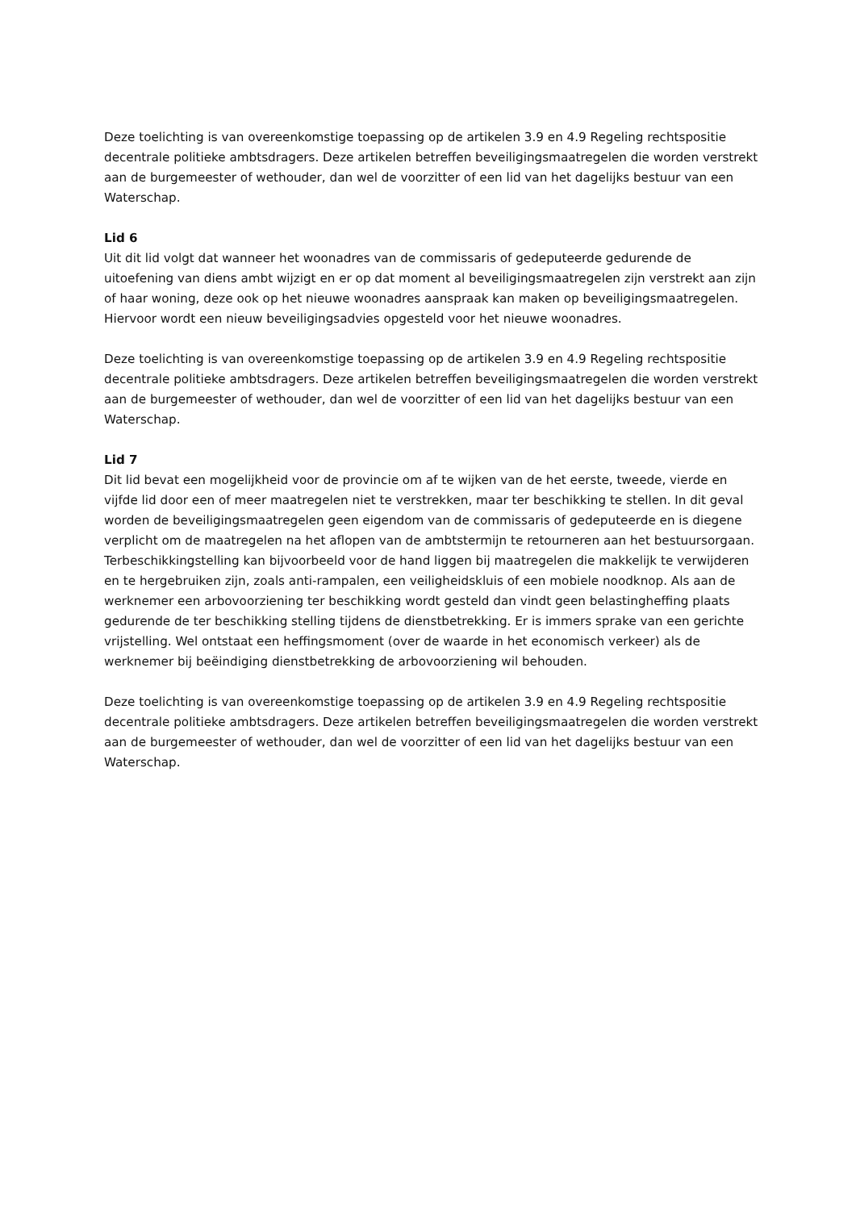Deze toelichting is van overeenkomstige toepassing op de artikelen 3.9 en 4.9 Regeling rechtspositie decentrale politieke ambtsdragers. Deze artikelen betreffen beveiligingsmaatregelen die worden verstrekt aan de burgemeester of wethouder, dan wel de voorzitter of een lid van het dagelijks bestuur van een Waterschap.
Lid 6
Uit dit lid volgt dat wanneer het woonadres van de commissaris of gedeputeerde gedurende de uitoefening van diens ambt wijzigt en er op dat moment al beveiligingsmaatregelen zijn verstrekt aan zijn of haar woning, deze ook op het nieuwe woonadres aanspraak kan maken op beveiligingsmaatregelen. Hiervoor wordt een nieuw beveiligingsadvies opgesteld voor het nieuwe woonadres.
Deze toelichting is van overeenkomstige toepassing op de artikelen 3.9 en 4.9 Regeling rechtspositie decentrale politieke ambtsdragers. Deze artikelen betreffen beveiligingsmaatregelen die worden verstrekt aan de burgemeester of wethouder, dan wel de voorzitter of een lid van het dagelijks bestuur van een Waterschap.
Lid 7
Dit lid bevat een mogelijkheid voor de provincie om af te wijken van de het eerste, tweede, vierde en vijfde lid door een of meer maatregelen niet te verstrekken, maar ter beschikking te stellen. In dit geval worden de beveiligingsmaatregelen geen eigendom van de commissaris of gedeputeerde en is diegene verplicht om de maatregelen na het aflopen van de ambtstermijn te retourneren aan het bestuursorgaan. Terbeschikkingstelling kan bijvoorbeeld voor de hand liggen bij maatregelen die makkelijk te verwijderen en te hergebruiken zijn, zoals anti-rampalen, een veiligheidskluis of een mobiele noodknop. Als aan de werknemer een arbovoorziening ter beschikking wordt gesteld dan vindt geen belastingheffing plaats gedurende de ter beschikking stelling tijdens de dienstbetrekking. Er is immers sprake van een gerichte vrijstelling. Wel ontstaat een heffingsmoment (over de waarde in het economisch verkeer) als de werknemer bij beëindiging dienstbetrekking de arbovoorziening wil behouden.
Deze toelichting is van overeenkomstige toepassing op de artikelen 3.9 en 4.9 Regeling rechtspositie decentrale politieke ambtsdragers. Deze artikelen betreffen beveiligingsmaatregelen die worden verstrekt aan de burgemeester of wethouder, dan wel de voorzitter of een lid van het dagelijks bestuur van een Waterschap.